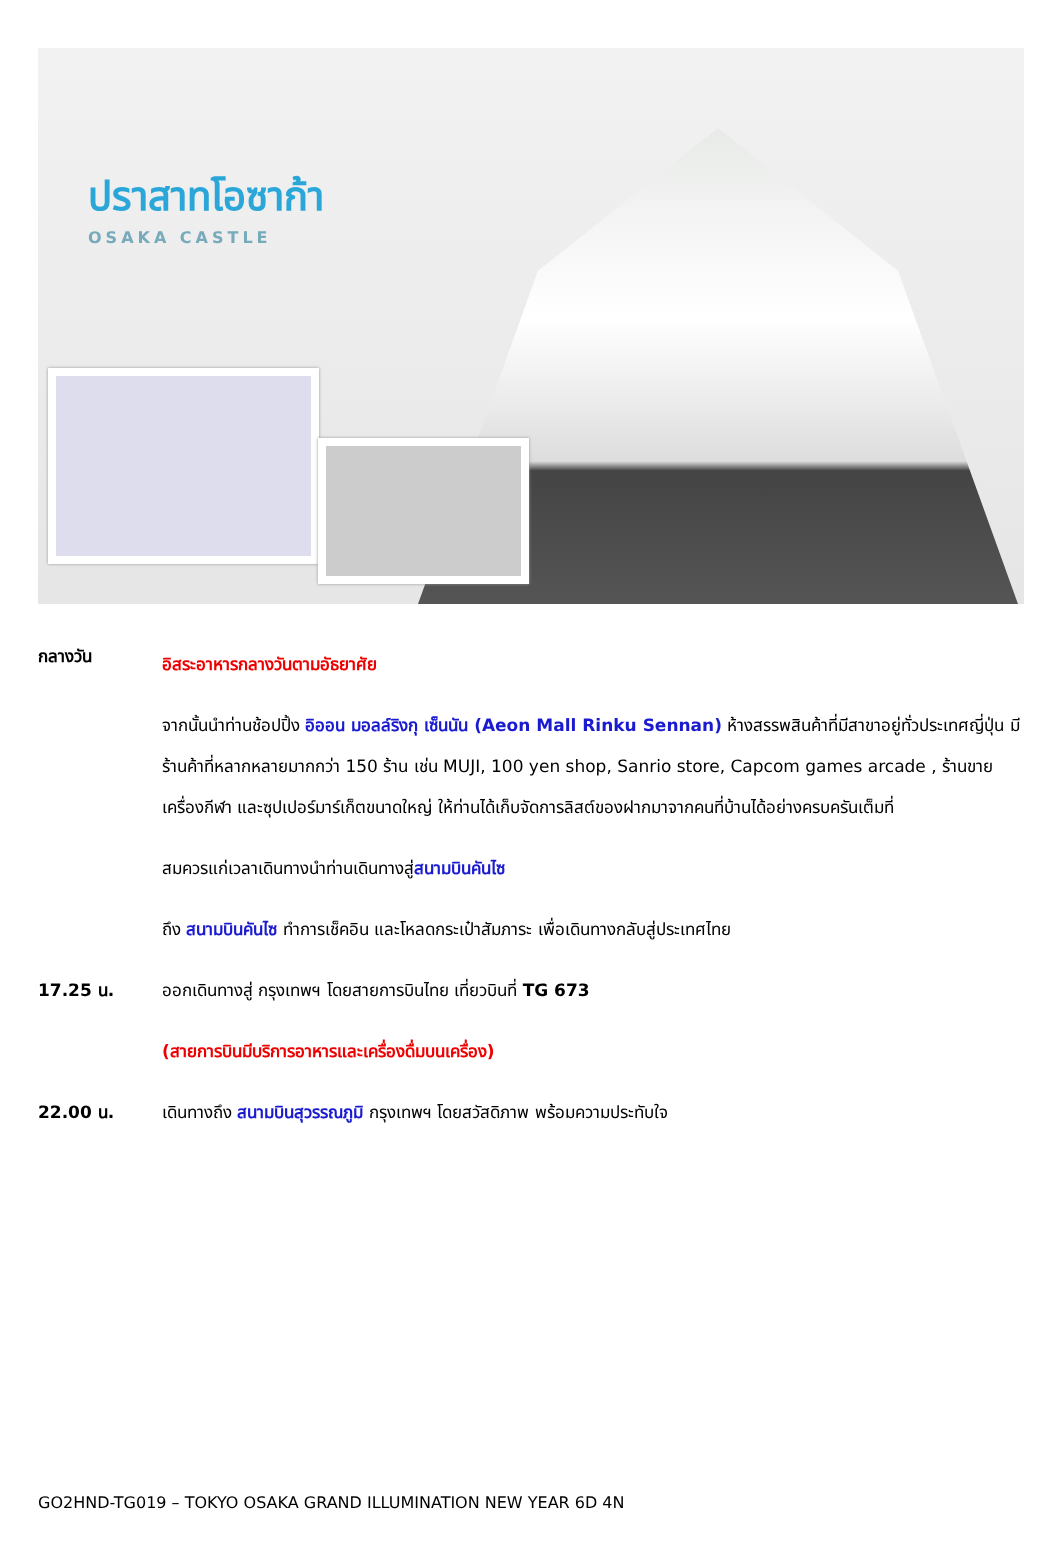ปราสาทโอซาก้า
OSAKA CASTLE
กลางวัน
อิสระอาหารกลางวันตามอัธยาศัย
จากนั้นนำท่านช้อปปิ้ง อิออน มอลล์ริงกุ เซ็นนัน (Aeon Mall Rinku Sennan) ห้างสรรพสินค้าที่มีสาขาอยู่ทั่วประเทศญี่ปุ่น มีร้านค้าที่หลากหลายมากกว่า 150 ร้าน เช่น MUJI, 100 yen shop, Sanrio store, Capcom games arcade , ร้านขายเครื่องกีฬา และซุปเปอร์มาร์เก็ตขนาดใหญ่ ให้ท่านได้เก็บจัดการลิสต์ของฝากมาจากคนที่บ้านได้อย่างครบครันเต็มที่
สมควรแก่เวลาเดินทางนำท่านเดินทางสู่สนามบินคันไซ
ถึง สนามบินคันไซ ทำการเช็คอิน และโหลดกระเป๋าสัมภาระ เพื่อเดินทางกลับสู่ประเทศไทย
17.25 น. ออกเดินทางสู่ กรุงเทพฯ โดยสายการบินไทย เที่ยวบินที่ TG 673
(สายการบินมีบริการอาหารและเครื่องดื่มบนเครื่อง)
22.00 น. เดินทางถึง สนามบินสุวรรณภูมิ กรุงเทพฯ โดยสวัสดิภาพ พร้อมความประทับใจ
GO2HND-TG019 – TOKYO OSAKA GRAND ILLUMINATION NEW YEAR 6D 4N